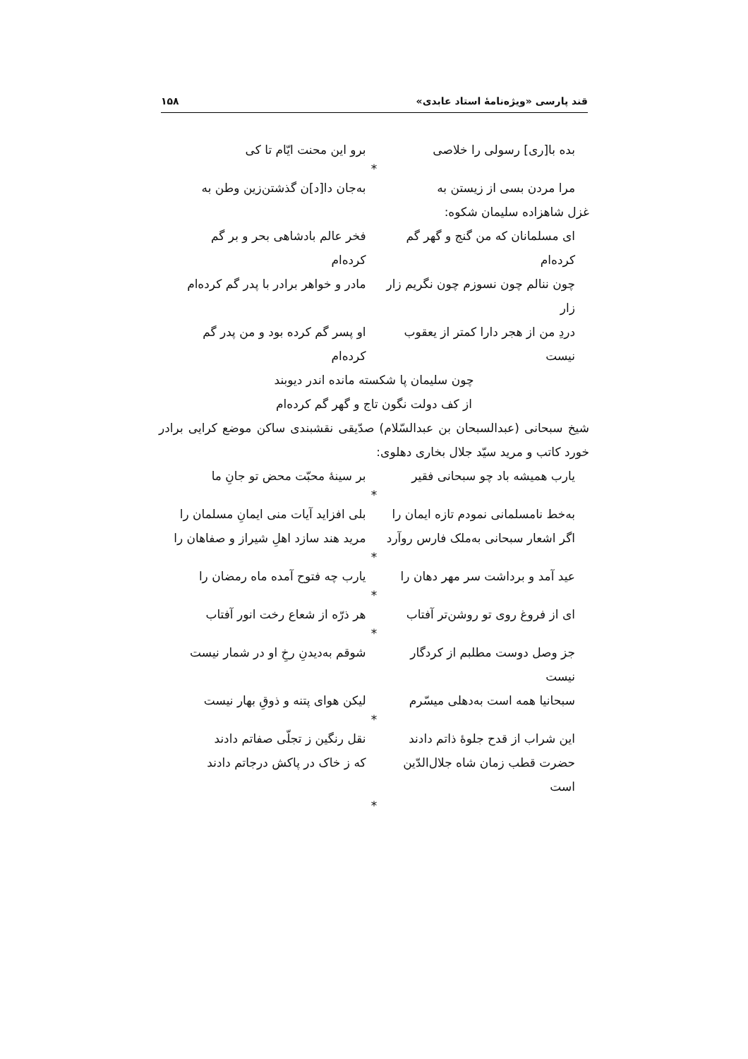قند پارسی «ویژه‌نامهٔ استاد عابدی» ۱۵۸
بده با[ری] رسولی را خلاصی برو این محنت ایّام تا کی
*
مرا مردن بسی از زیستن به به‌جان دا[د]ن گذشتن‌زین وطن به
غزل شاهزاده سلیمان شکوه:
ای مسلمانان که من گنج و گهر گم کرده‌ام فخر عالم بادشاهی بحر و بر گم کرده‌ام
چون ننالم چون نسوزم چون نگریم زار زار مادر و خواهر برادر با پدر گم کرده‌ام
دردِ من از هجر دارا کمتر از یعقوب نیست او پسر گم کرده بود و من پدر گم کرده‌ام
چون سلیمان پا شکسته مانده اندر دیوبند
از کف دولت نگون تاج و گهر گم کرده‌ام
شیخ سبحانی (عبدالسبحان بن عبدالسّلام) صدّیقی نقشبندی ساکن موضع کرایی برادر خورد کاتب و مرید سیّد جلال بخاری دهلوی:
یارب همیشه باد چو سبحانی فقیر بر سینهٔ محبّت محض تو جانِ ما
*
به‌خط نامسلمانی نمودم تازه ایمان را بلی افزاید آیات منی ایمانِ مسلمان را
اگر اشعار سبحانی به‌ملک فارس روآرد مرید هند سازد اهلِ شیراز و صفاهان را
*
عید آمد و برداشت سر مهر دهان را یارب چه فتوح آمده ماه رمضان را
*
ای از فروغ روی تو روشن‌تر آفتاب هر ذرّه از شعاع رخت انور آفتاب
*
جز وصل دوست مطلبم از کردگار نیست شوقم به‌دیدنِ رخِ او در شمار نیست
سبحانیا همه است به‌دهلی میسّرم لیکن هوای پتنه و ذوقِ بهار نیست
*
این شراب از قدح جلوهٔ ذاتم دادند نقل رنگین ز تجلّی صفاتم دادند
حضرت قطب زمان شاه جلال‌الدّین است که ز خاک در پاکش درجاتم دادند
*